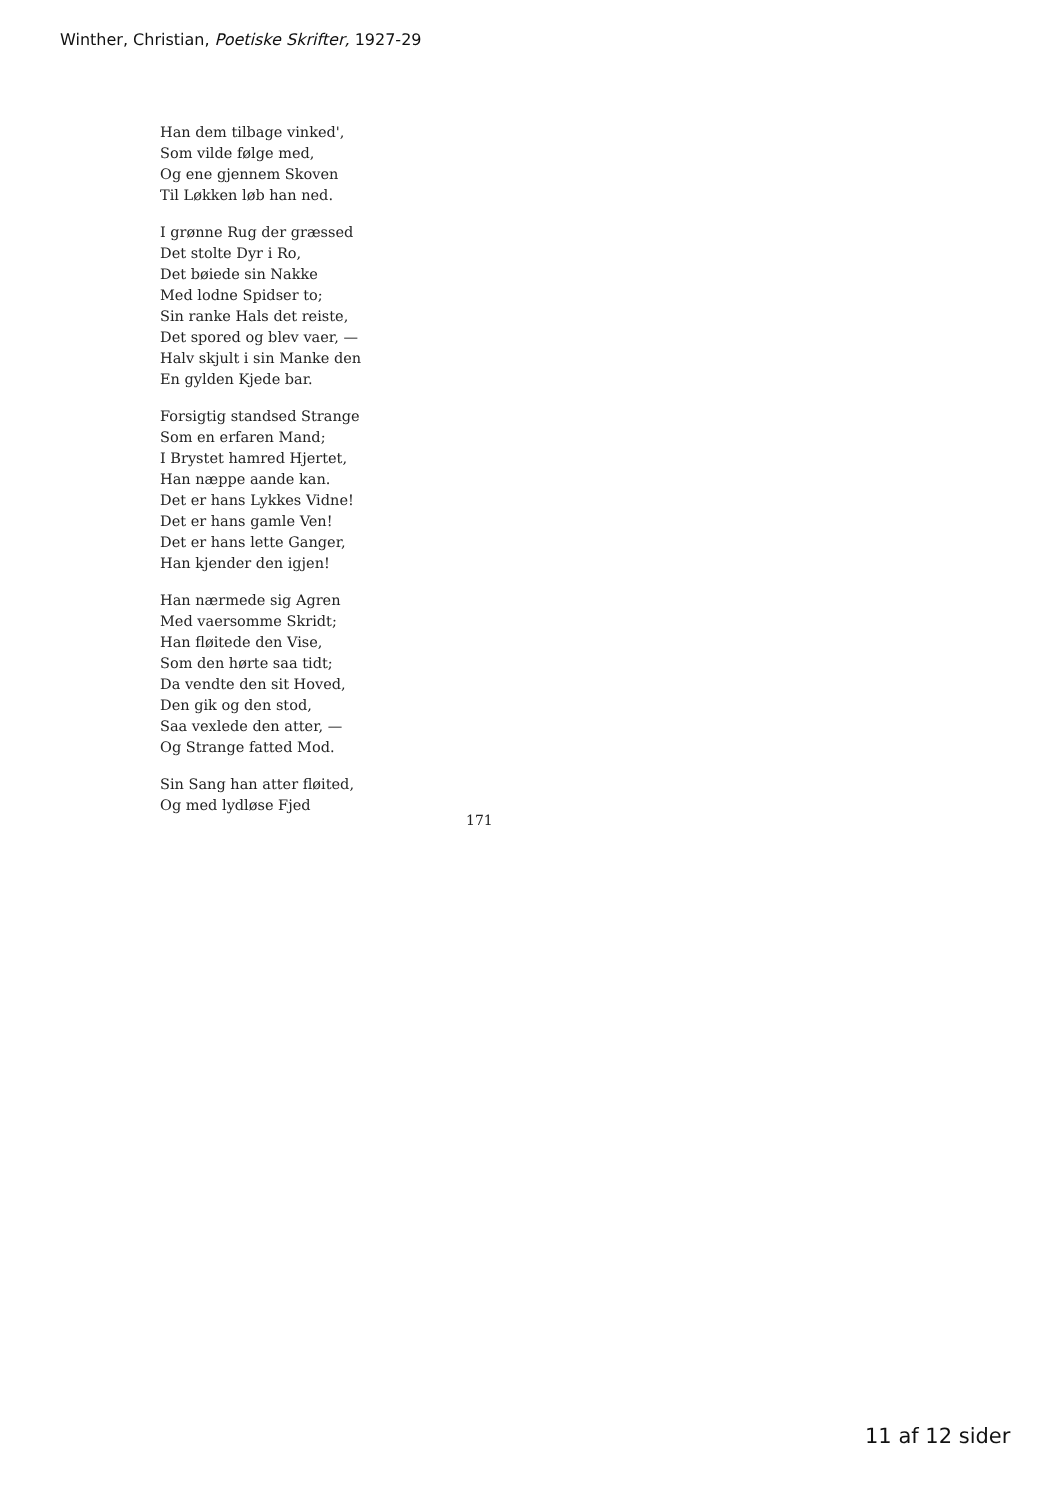Winther, Christian, Poetiske Skrifter, 1927-29
Han dem tilbage vinked',
Som vilde følge med,
Og ene gjennem Skoven
Til Løkken løb han ned.
I grønne Rug der græssed
Det stolte Dyr i Ro,
Det bøiede sin Nakke
Med lodne Spidser to;
Sin ranke Hals det reiste,
Det spored og blev vaer, —
Halv skjult i sin Manke den
En gylden Kjede bar.
Forsigtig standsed Strange
Som en erfaren Mand;
I Brystet hamred Hjertet,
Han næppe aande kan.
Det er hans Lykkes Vidne!
Det er hans gamle Ven!
Det er hans lette Ganger,
Han kjender den igjen!
Han nærmede sig Agren
Med vaersomme Skridt;
Han fløitede den Vise,
Som den hørte saa tidt;
Da vendte den sit Hoved,
Den gik og den stod,
Saa vexlede den atter, —
Og Strange fatted Mod.
Sin Sang han atter fløited,
Og med lydløse Fjed
171
11 af 12 sider